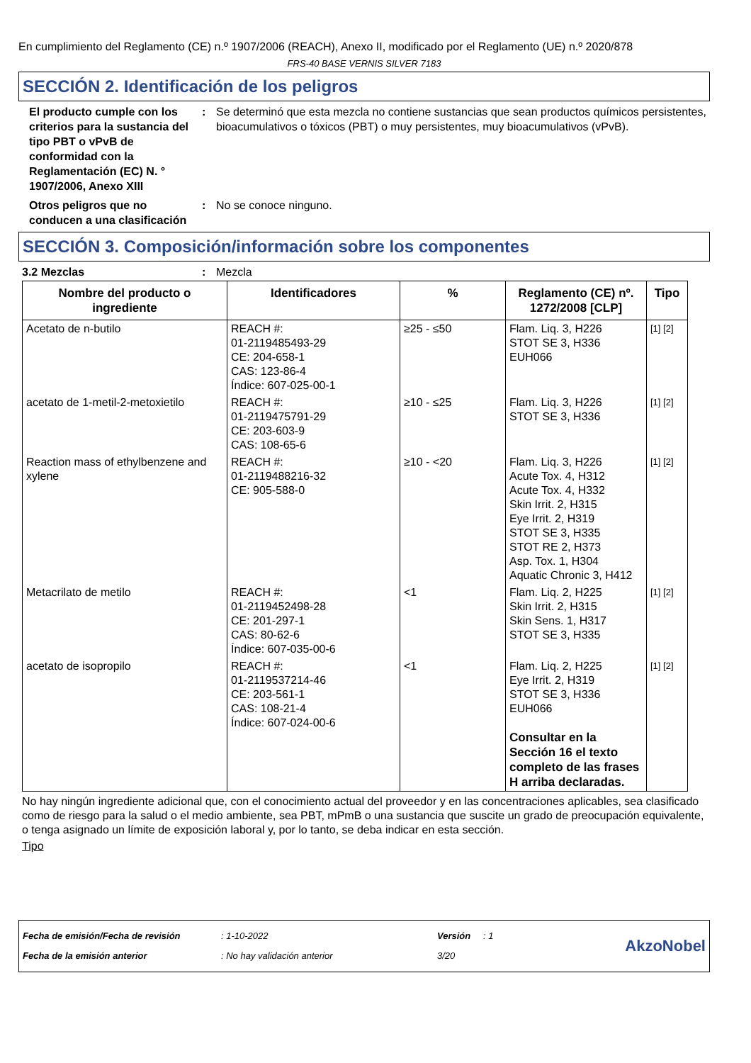En cumplimiento del Reglamento (CE) n.º 1907/2006 (REACH), Anexo II, modificado por el Reglamento (UE) n.º 2020/878
FRS-40 BASE VERNIS SILVER 7183
SECCIÓN 2. Identificación de los peligros
El producto cumple con los criterios para la sustancia del tipo PBT o vPvB de conformidad con la Reglamentación (EC) N. ° 1907/2006, Anexo XIII
: Se determinó que esta mezcla no contiene sustancias que sean productos químicos persistentes, bioacumulativos o tóxicos (PBT) o muy persistentes, muy bioacumulativos (vPvB).
Otros peligros que no conducen a una clasificación
: No se conoce ninguno.
SECCIÓN 3. Composición/información sobre los componentes
3.2 Mezclas : Mezcla
| Nombre del producto o ingrediente | Identificadores | % | Reglamento (CE) nº. 1272/2008 [CLP] | Tipo |
| --- | --- | --- | --- | --- |
| Acetato de n-butilo | REACH #: 01-2119485493-29 CE: 204-658-1 CAS: 123-86-4 Índice: 607-025-00-1 | ≥25 - ≤50 | Flam. Liq. 3, H226 STOT SE 3, H336 EUH066 | [1] [2] |
| acetato de 1-metil-2-metoxietilo | REACH #: 01-2119475791-29 CE: 203-603-9 CAS: 108-65-6 | ≥10 - ≤25 | Flam. Liq. 3, H226 STOT SE 3, H336 | [1] [2] |
| Reaction mass of ethylbenzene and xylene | REACH #: 01-2119488216-32 CE: 905-588-0 | ≥10 - <20 | Flam. Liq. 3, H226 Acute Tox. 4, H312 Acute Tox. 4, H332 Skin Irrit. 2, H315 Eye Irrit. 2, H319 STOT SE 3, H335 STOT RE 2, H373 Asp. Tox. 1, H304 Aquatic Chronic 3, H412 | [1] [2] |
| Metacrilato de metilo | REACH #: 01-2119452498-28 CE: 201-297-1 CAS: 80-62-6 Índice: 607-035-00-6 | <1 | Flam. Liq. 2, H225 Skin Irrit. 2, H315 Skin Sens. 1, H317 STOT SE 3, H335 | [1] [2] |
| acetato de isopropilo | REACH #: 01-2119537214-46 CE: 203-561-1 CAS: 108-21-4 Índice: 607-024-00-6 | <1 | Flam. Liq. 2, H225 Eye Irrit. 2, H319 STOT SE 3, H336 EUH066 Consultar en la Sección 16 el texto completo de las frases H arriba declaradas. | [1] [2] |
No hay ningún ingrediente adicional que, con el conocimiento actual del proveedor y en las concentraciones aplicables, sea clasificado como de riesgo para la salud o el medio ambiente, sea PBT, mPmB o una sustancia que suscite un grado de preocupación equivalente, o tenga asignado un límite de exposición laboral y, por lo tanto, se deba indicar en esta sección.
Tipo
| Fecha de emisión/Fecha de revisión | : 1-10-2022 | Versión | : 1 |
| Fecha de la emisión anterior | : No hay validación anterior | 3/20 | |
AkzoNobel